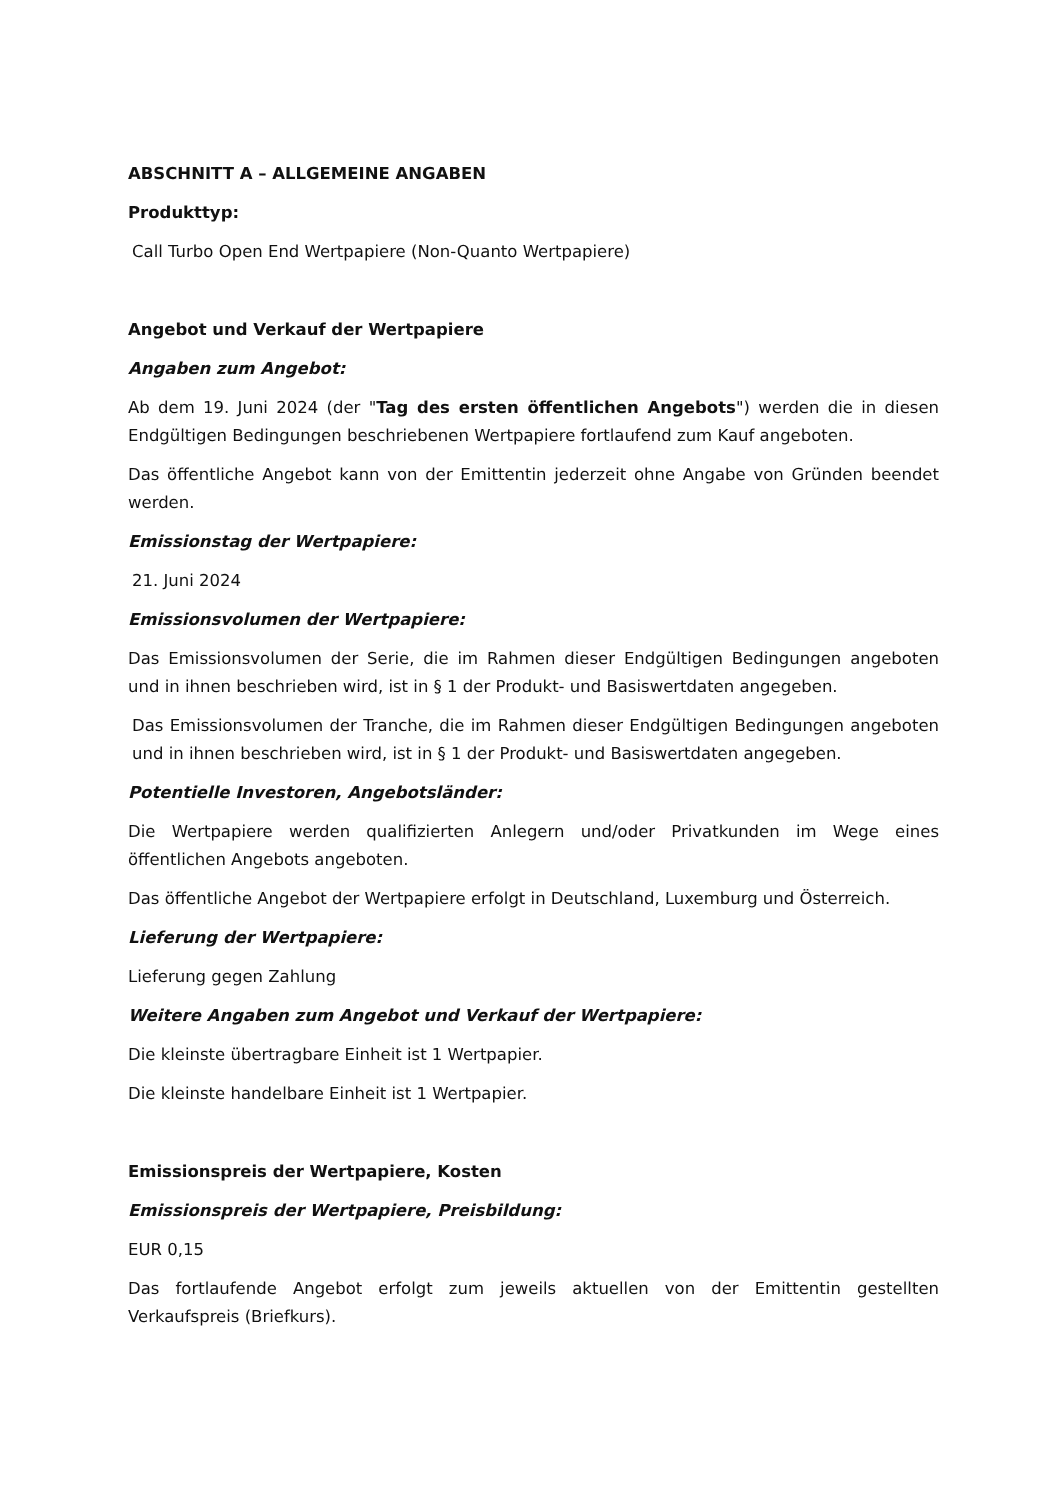ABSCHNITT A – ALLGEMEINE ANGABEN
Produkttyp:
Call Turbo Open End Wertpapiere (Non-Quanto Wertpapiere)
Angebot und Verkauf der Wertpapiere
Angaben zum Angebot:
Ab dem 19. Juni 2024 (der "Tag des ersten öffentlichen Angebots") werden die in diesen Endgültigen Bedingungen beschriebenen Wertpapiere fortlaufend zum Kauf angeboten.
Das öffentliche Angebot kann von der Emittentin jederzeit ohne Angabe von Gründen beendet werden.
Emissionstag der Wertpapiere:
21. Juni 2024
Emissionsvolumen der Wertpapiere:
Das Emissionsvolumen der Serie, die im Rahmen dieser Endgültigen Bedingungen angeboten und in ihnen beschrieben wird, ist in § 1 der Produkt- und Basiswertdaten angegeben.
Das Emissionsvolumen der Tranche, die im Rahmen dieser Endgültigen Bedingungen angeboten und in ihnen beschrieben wird, ist in § 1 der Produkt- und Basiswertdaten angegeben.
Potentielle Investoren, Angebotsländer:
Die Wertpapiere werden qualifizierten Anlegern und/oder Privatkunden im Wege eines öffentlichen Angebots angeboten.
Das öffentliche Angebot der Wertpapiere erfolgt in Deutschland, Luxemburg und Österreich.
Lieferung der Wertpapiere:
Lieferung gegen Zahlung
Weitere Angaben zum Angebot und Verkauf der Wertpapiere:
Die kleinste übertragbare Einheit ist 1 Wertpapier.
Die kleinste handelbare Einheit ist 1 Wertpapier.
Emissionspreis der Wertpapiere, Kosten
Emissionspreis der Wertpapiere, Preisbildung:
EUR 0,15
Das fortlaufende Angebot erfolgt zum jeweils aktuellen von der Emittentin gestellten Verkaufspreis (Briefkurs).